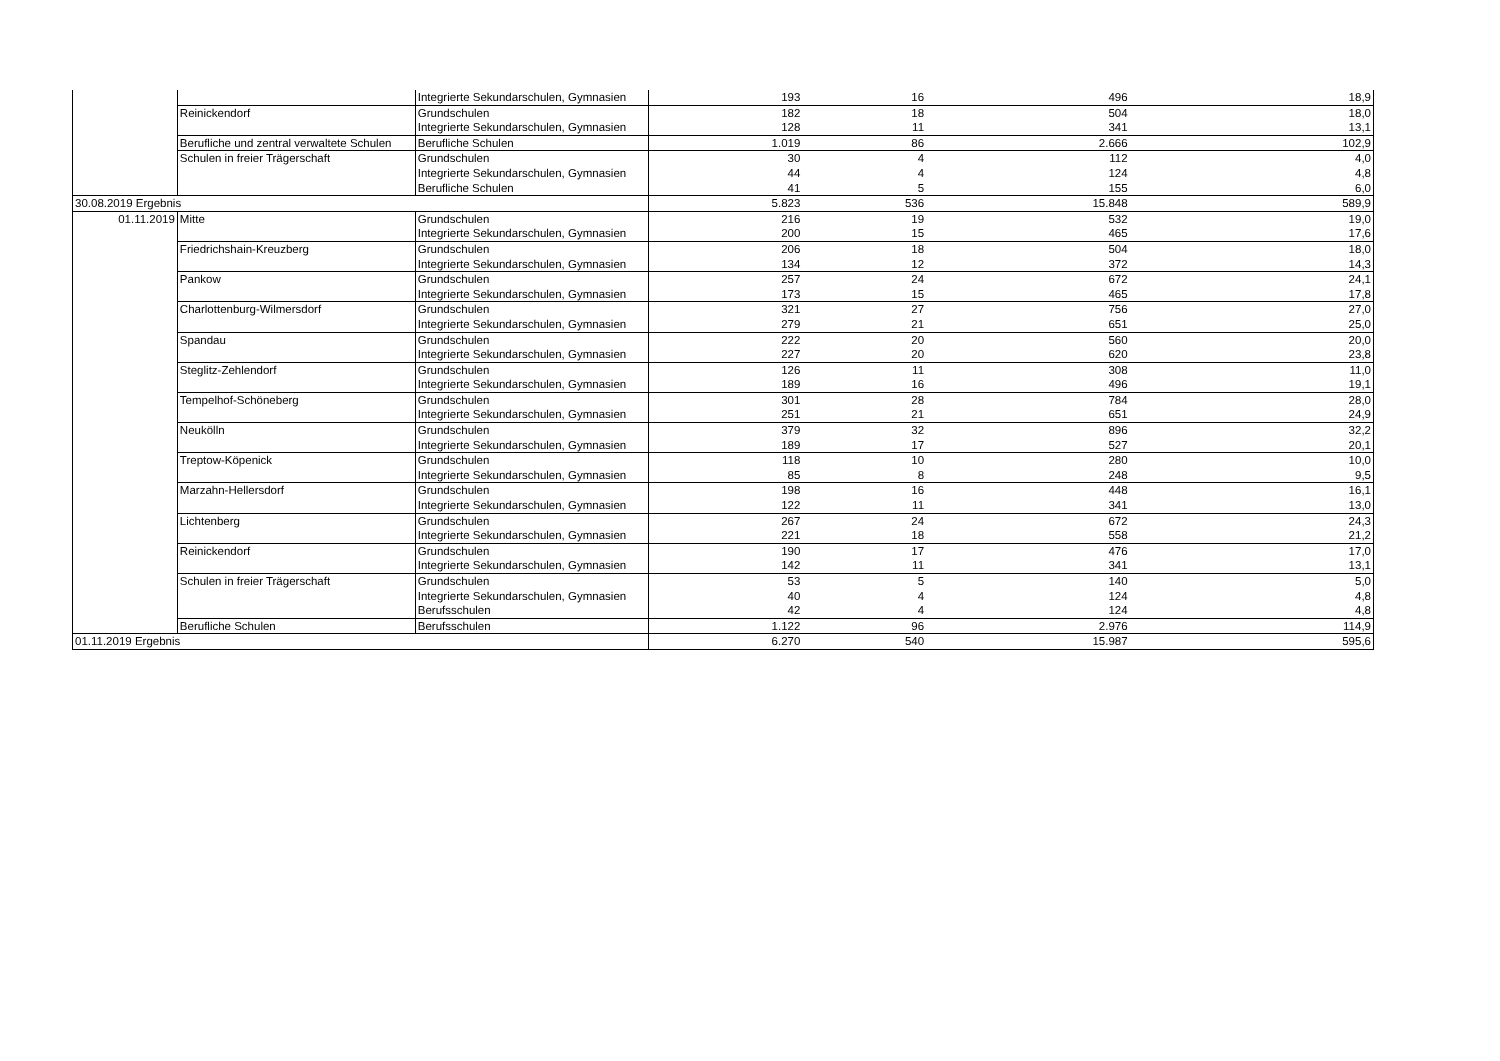| | | Integrierte Sekundarschulen, Gymnasien | 193 | 16 | 496 | 18,9 |
| | Reinickendorf | Grundschulen | 182 | 18 | 504 | 18,0 |
| | | Integrierte Sekundarschulen, Gymnasien | 128 | 11 | 341 | 13,1 |
| | Berufliche und zentral verwaltete Schulen | Berufliche Schulen | 1.019 | 86 | 2.666 | 102,9 |
| | Schulen in freier Trägerschaft | Grundschulen | 30 | 4 | 112 | 4,0 |
| | | Integrierte Sekundarschulen, Gymnasien | 44 | 4 | 124 | 4,8 |
| | | Berufliche Schulen | 41 | 5 | 155 | 6,0 |
| 30.08.2019 Ergebnis | | | 5.823 | 536 | 15.848 | 589,9 |
| 01.11.2019 | Mitte | Grundschulen | 216 | 19 | 532 | 19,0 |
| | | Integrierte Sekundarschulen, Gymnasien | 200 | 15 | 465 | 17,6 |
| | Friedrichshain-Kreuzberg | Grundschulen | 206 | 18 | 504 | 18,0 |
| | | Integrierte Sekundarschulen, Gymnasien | 134 | 12 | 372 | 14,3 |
| | Pankow | Grundschulen | 257 | 24 | 672 | 24,1 |
| | | Integrierte Sekundarschulen, Gymnasien | 173 | 15 | 465 | 17,8 |
| | Charlottenburg-Wilmersdorf | Grundschulen | 321 | 27 | 756 | 27,0 |
| | | Integrierte Sekundarschulen, Gymnasien | 279 | 21 | 651 | 25,0 |
| | Spandau | Grundschulen | 222 | 20 | 560 | 20,0 |
| | | Integrierte Sekundarschulen, Gymnasien | 227 | 20 | 620 | 23,8 |
| | Steglitz-Zehlendorf | Grundschulen | 126 | 11 | 308 | 11,0 |
| | | Integrierte Sekundarschulen, Gymnasien | 189 | 16 | 496 | 19,1 |
| | Tempelhof-Schöneberg | Grundschulen | 301 | 28 | 784 | 28,0 |
| | | Integrierte Sekundarschulen, Gymnasien | 251 | 21 | 651 | 24,9 |
| | Neukölln | Grundschulen | 379 | 32 | 896 | 32,2 |
| | | Integrierte Sekundarschulen, Gymnasien | 189 | 17 | 527 | 20,1 |
| | Treptow-Köpenick | Grundschulen | 118 | 10 | 280 | 10,0 |
| | | Integrierte Sekundarschulen, Gymnasien | 85 | 8 | 248 | 9,5 |
| | Marzahn-Hellersdorf | Grundschulen | 198 | 16 | 448 | 16,1 |
| | | Integrierte Sekundarschulen, Gymnasien | 122 | 11 | 341 | 13,0 |
| | Lichtenberg | Grundschulen | 267 | 24 | 672 | 24,3 |
| | | Integrierte Sekundarschulen, Gymnasien | 221 | 18 | 558 | 21,2 |
| | Reinickendorf | Grundschulen | 190 | 17 | 476 | 17,0 |
| | | Integrierte Sekundarschulen, Gymnasien | 142 | 11 | 341 | 13,1 |
| | Schulen in freier Trägerschaft | Grundschulen | 53 | 5 | 140 | 5,0 |
| | | Integrierte Sekundarschulen, Gymnasien | 40 | 4 | 124 | 4,8 |
| | | Berufsschulen | 42 | 4 | 124 | 4,8 |
| | Berufliche Schulen | Berufsschulen | 1.122 | 96 | 2.976 | 114,9 |
| 01.11.2019 Ergebnis | | | 6.270 | 540 | 15.987 | 595,6 |